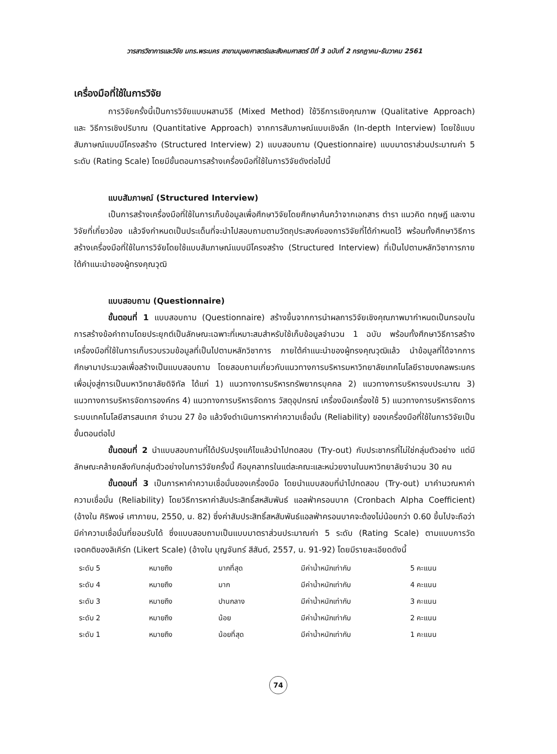วารสารวิชาการและวิจัย มทร.พระนคร สาขามนุษยศาสตร์และสังคมศาสตร์ ปีที่ 3 ฉบับที่ 2 กรกฎาคม-ธันวาคม 2561
เครื่องมือที่ใช้ในการวิจัย
การวิจัยครั้งนี้เป็นการวิจัยแบบผสานวิธี (Mixed Method) ใช้วิธีการเชิงคุณภาพ (Qualitative Approach) และ วิธีการเชิงปริมาณ (Quantitative Approach) จากการสัมภาษณ์แบบเชิงลึก (In-depth Interview) โดยใช้แบบสัมภาษณ์แบบมีโครงสร้าง (Structured Interview) 2) แบบสอบถาม (Questionnaire) แบบมาตราส่วนประมาณค่า 5 ระดับ (Rating Scale) โดยมีขั้นตอนการสร้างเครื่องมือที่ใช้ในการวิจัยดังต่อไปนี้
แบบสัมภาษณ์ (Structured Interview)
เป็นการสร้างเครื่องมือที่ใช้ในการเก็บข้อมูลเพื่อศึกษาวิจัยโดยศึกษาค้นคว้าจากเอกสาร ตำรา แนวคิด ทฤษฎี และงานวิจัยที่เกี่ยวข้อง แล้วจึงกำหนดเป็นประเด็นที่จะนำไปสอบถามตามวัตถุประสงค์ของการวิจัยที่ได้กำหนดไว้ พร้อมทั้งศึกษาวิธีการสร้างเครื่องมือที่ใช้ในการวิจัยโดยใช้แบบสัมภาษณ์แบบมีโครงสร้าง (Structured Interview) ที่เป็นไปตามหลักวิชาการภายใต้คำแนะนำของผู้ทรงคุณวุฒิ
แบบสอบถาม (Questionnaire)
ขั้นตอนที่ 1 แบบสอบถาม (Questionnaire) สร้างขึ้นจากการนำผลการวิจัยเชิงคุณภาพมากำหนดเป็นกรอบในการสร้างข้อคำถามโดยประยุกต์เป็นลักษณะเฉพาะที่เหมาะสมสำหรับใช้เก็บข้อมูลจำนวน 1 ฉบับ พร้อมทั้งศึกษาวิธีการสร้างเครื่องมือที่ใช้ในการเก็บรวบรวมข้อมูลที่เป็นไปตามหลักวิชาการ ภายใต้คำแนะนำของผู้ทรงคุณวุฒิแล้ว นำข้อมูลที่ได้จากการศึกษามาประมวลเพื่อสร้างเป็นแบบสอบถาม โดยสอบถามเกี่ยวกับแนวทางการบริหารมหาวิทยาลัยเทคโนโลยีราชมงคลพระนคร เพื่อมุ่งสู่การเป็นมหาวิทยาลัยดิจิทัล ได้แก่ 1) แนวทางการบริหารทรัพยากรบุคคล 2) แนวทางการบริหารงบประมาณ 3) แนวทางการบริหารจัดการองค์กร 4) แนวทางการบริหารจัดการ วัสดุอุปกรณ์ เครื่องมือเครื่องใช้ 5) แนวทางการบริหารจัดการระบบเทคโนโลยีสารสนเทศ จำนวน 27 ข้อ แล้วจึงดำเนินการหาค่าความเชื่อมั่น (Reliability) ของเครื่องมือที่ใช้ในการวิจัยเป็นขั้นตอนต่อไป
ขั้นตอนที่ 2 นำแบบสอบถามที่ได้ปรับปรุงแก้ไขแล้วนำไปทดสอบ (Try-out) กับประชากรที่ไม่ใช่กลุ่มตัวอย่าง แต่มีลักษณะคล้ายคลึงกับกลุ่มตัวอย่างในการวิจัยครั้งนี้ คือบุคลากรในแต่ละคณะและหน่วยงานในมหาวิทยาลัยจำนวน 30 คน
ขั้นตอนที่ 3 เป็นการหาค่าความเชื่อมั่นของเครื่องมือ โดยนำแบบสอบที่นำไปทดสอบ (Try-out) มาคำนวณหาค่าความเชื่อมั่น (Reliability) โดยวิธีการหาค่าสัมประสิทธิ์สหสัมพันธ์ แอลฟ่าครอนบาค (Cronbach Alpha Coefficient) (อ้างใน ศิริพงษ์ เศาภายน, 2550, น. 82) ซึ่งค่าสัมประสิทธิ์สหสัมพันธ์แอลฟ่าครอนบาคจะต้องไม่น้อยกว่า 0.60 ขึ้นไปจะถือว่ามีค่าความเชื่อมั่นที่ยอมรับได้ ซึ่งแบบสอบถามเป็นแบบมาตราส่วนประมาณค่า 5 ระดับ (Rating Scale) ตามแบบการวัดเจตคติของลิเคิร์ท (Likert Scale) (อ้างใน บุญจันทร์ สีสันต์, 2557, น. 91-92) โดยมีรายละเอียดดังนี้
| ระดับ 5 | หมายถึง | มากที่สุด | มีค่าน้ำหนักเท่ากับ | 5 คะแนน |
| ระดับ 4 | หมายถึง | มาก | มีค่าน้ำหนักเท่ากับ | 4 คะแนน |
| ระดับ 3 | หมายถึง | ปานกลาง | มีค่าน้ำหนักเท่ากับ | 3 คะแนน |
| ระดับ 2 | หมายถึง | น้อย | มีค่าน้ำหนักเท่ากับ | 2 คะแนน |
| ระดับ 1 | หมายถึง | น้อยที่สุด | มีค่าน้ำหนักเท่ากับ | 1 คะแนน |
74